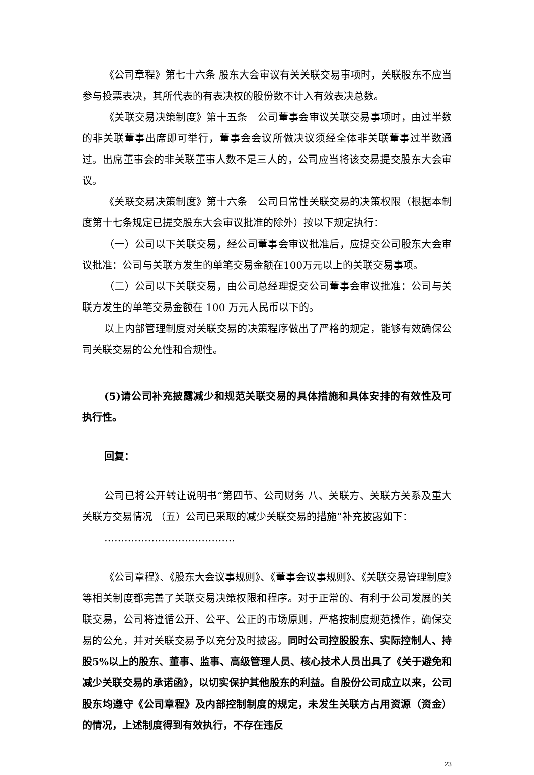《公司章程》第七十六条 股东大会审议有关关联交易事项时，关联股东不应当参与投票表决，其所代表的有表决权的股份数不计入有效表决总数。
《关联交易决策制度》第十五条　公司董事会审议关联交易事项时，由过半数的非关联董事出席即可举行，董事会会议所做决议须经全体非关联董事过半数通过。出席董事会的非关联董事人数不足三人的，公司应当将该交易提交股东大会审议。
《关联交易决策制度》第十六条　公司日常性关联交易的决策权限（根据本制度第十七条规定已提交股东大会审议批准的除外）按以下规定执行：
（一）公司以下关联交易，经公司董事会审议批准后，应提交公司股东大会审议批准：公司与关联方发生的单笔交易金额在100万元以上的关联交易事项。
（二）公司以下关联交易，由公司总经理提交公司董事会审议批准：公司与关联方发生的单笔交易金额在 100 万元人民币以下的。
以上内部管理制度对关联交易的决策程序做出了严格的规定，能够有效确保公司关联交易的公允性和合规性。
(5)请公司补充披露减少和规范关联交易的具体措施和具体安排的有效性及可执行性。
回复：
公司已将公开转让说明书“第四节、公司财务 八、关联方、关联方关系及重大关联方交易情况 （五）公司已采取的减少关联交易的措施”补充披露如下：
…………………………………
《公司章程》、《股东大会议事规则》、《董事会议事规则》、《关联交易管理制度》等相关制度都完善了关联交易决策权限和程序。对于正常的、有利于公司发展的关联交易，公司将遵循公开、公平、公正的市场原则，严格按制度规范操作，确保交易的公允，并对关联交易予以充分及时披露。同时公司控股股东、实际控制人、持股5%以上的股东、董事、监事、高级管理人员、核心技术人员出具了《关于避免和减少关联交易的承诺函》，以切实保护其他股东的利益。自股份公司成立以来，公司股东均遵守《公司章程》及内部控制制度的规定，未发生关联方占用资源（资金）的情况，上述制度得到有效执行，不存在违反
23